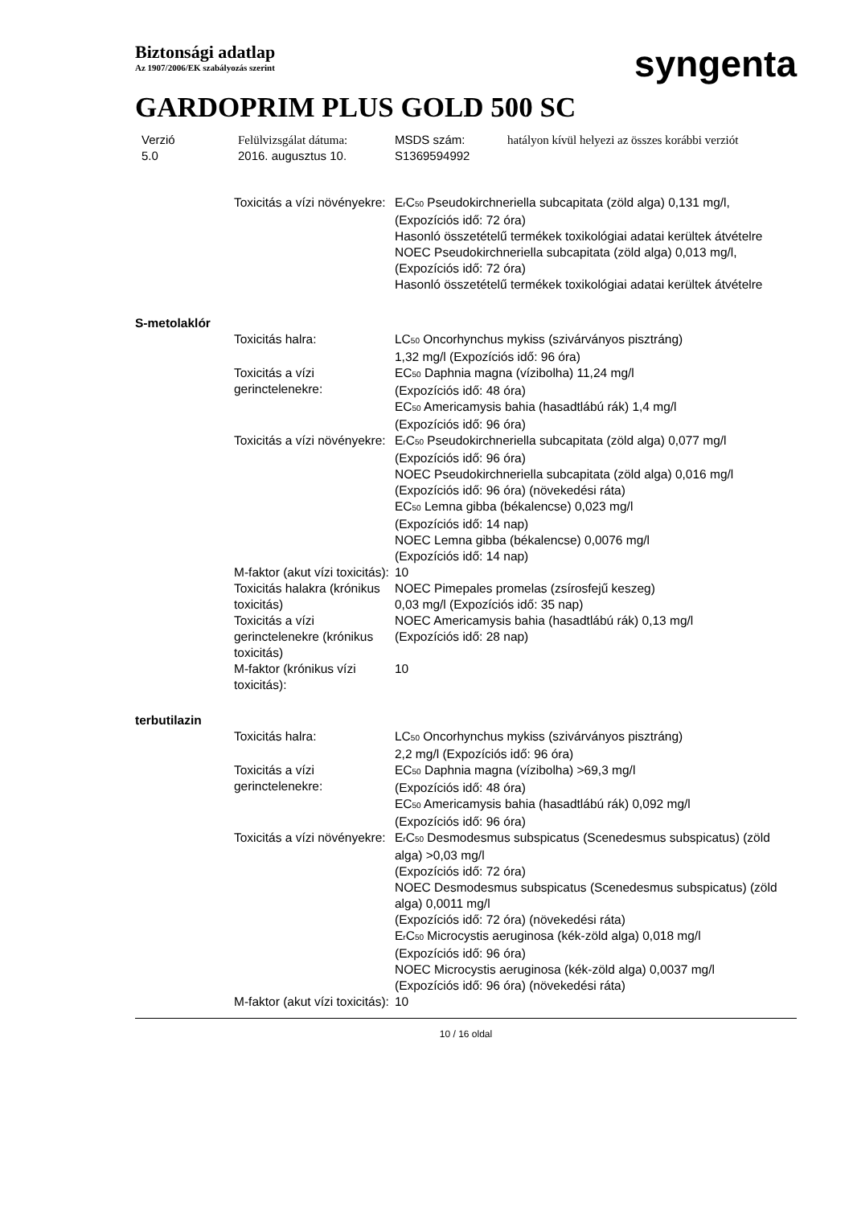Biztonsági adatlap
Az 1907/2006/EK szabályozás szerint
syngenta
GARDOPRIM PLUS GOLD 500 SC
Verzió
5.0
Felülvizsgálat dátuma:
2016. augusztus 10.
MSDS szám:
S1369594992
hatályon kívül helyezi az összes korábbi verziót
Toxicitás a vízi növényekre:
E<sub>r</sub>C<sub>50</sub> Pseudokirchneriella subcapitata (zöld alga) 0,131 mg/l, (Expozíciós idő: 72 óra)
Hasonló összetételű termékek toxikológiai adatai kerültek átvételre
NOEC Pseudokirchneriella subcapitata (zöld alga) 0,013 mg/l, (Expozíciós idő: 72 óra)
Hasonló összetételű termékek toxikológiai adatai kerültek átvételre
S-metolaklór
Toxicitás halra: LC<sub>50</sub> Oncorhynchus mykiss (szivárványos pisztráng)
1,32 mg/l (Expozíciós idő: 96 óra)
Toxicitás a vízi gerinctelenekre:
EC<sub>50</sub> Daphnia magna (vízibolha) 11,24 mg/l
(Expozíciós idő: 48 óra)
EC<sub>50</sub> Americamysis bahia (hasadtlábú rák) 1,4 mg/l
(Expozíciós idő: 96 óra)
Toxicitás a vízi növényekre:
E<sub>r</sub>C<sub>50</sub> Pseudokirchneriella subcapitata (zöld alga) 0,077 mg/l
(Expozíciós idő: 96 óra)
NOEC Pseudokirchneriella subcapitata (zöld alga) 0,016 mg/l
(Expozíciós idő: 96 óra) (növekedési ráta)
EC<sub>50</sub> Lemna gibba (békalencse) 0,023 mg/l
(Expozíciós idő: 14 nap)
NOEC Lemna gibba (békalencse) 0,0076 mg/l
(Expozíciós idő: 14 nap)
M-faktor (akut vízi toxicitás):
10
Toxicitás halakra (krónikus toxicitás)
NOEC Pimepales promelas (zsírosfejű keszeg)
0,03 mg/l (Expozíciós idő: 35 nap)
Toxicitás a vízi gerinctelenekre (krónikus toxicitás)
NOEC Americamysis bahia (hasadtlábú rák) 0,13 mg/l
(Expozíciós idő: 28 nap)
M-faktor (krónikus vízi toxicitás):
10
terbutilazin
Toxicitás halra: LC<sub>50</sub> Oncorhynchus mykiss (szivárványos pisztráng)
2,2 mg/l (Expozíciós idő: 96 óra)
Toxicitás a vízi gerinctelenekre:
EC<sub>50</sub> Daphnia magna (vízibolha) >69,3 mg/l
(Expozíciós idő: 48 óra)
EC<sub>50</sub> Americamysis bahia (hasadtlábú rák) 0,092 mg/l
(Expozíciós idő: 96 óra)
Toxicitás a vízi növényekre:
E<sub>r</sub>C<sub>50</sub> Desmodesmus subspicatus (Scenedesmus subspicatus) (zöld alga) >0,03 mg/l
(Expozíciós idő: 72 óra)
NOEC Desmodesmus subspicatus (Scenedesmus subspicatus) (zöld alga) 0,0011 mg/l
(Expozíciós idő: 72 óra) (növekedési ráta)
E<sub>r</sub>C<sub>50</sub> Microcystis aeruginosa (kék-zöld alga) 0,018 mg/l
(Expozíciós idő: 96 óra)
NOEC Microcystis aeruginosa (kék-zöld alga) 0,0037 mg/l
(Expozíciós idő: 96 óra) (növekedési ráta)
M-faktor (akut vízi toxicitás):
10
10 / 16 oldal